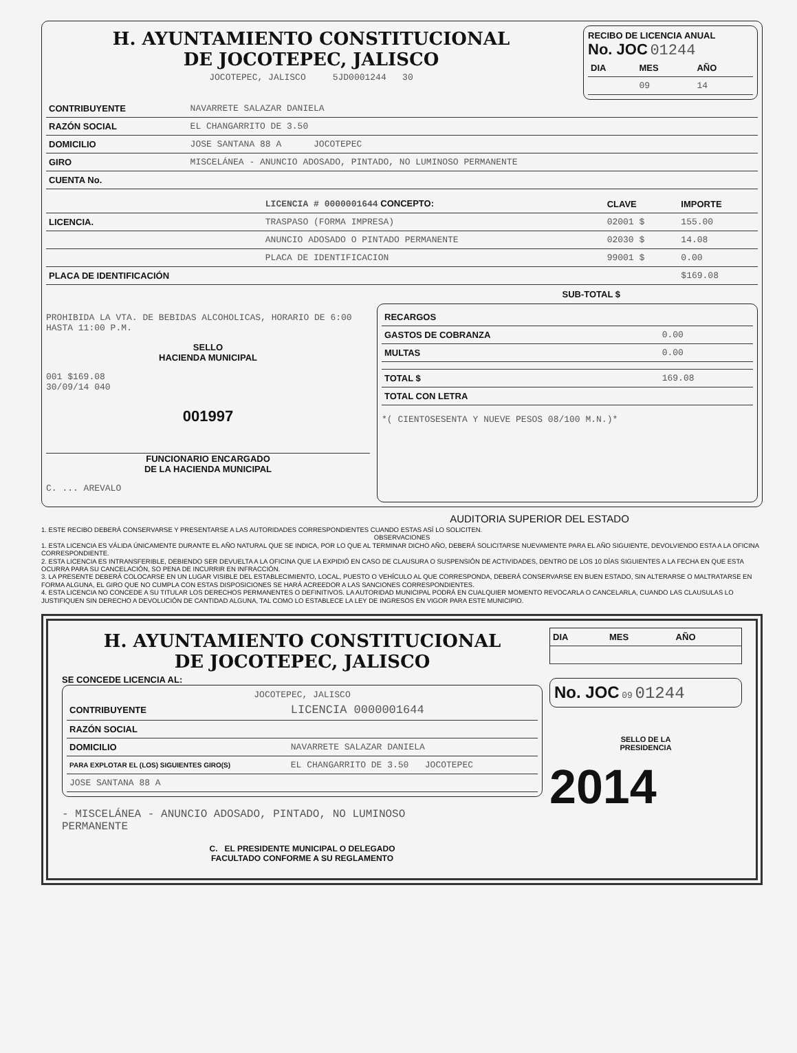H. AYUNTAMIENTO CONSTITUCIONAL
DE JOCOTEPEC, JALISCO
JOCOTEPEC, JALISCO 5JD0001244 30
RECIBO DE LICENCIA ANUAL
No. JOC 01244
| DIA | MES | AÑO |
| --- | --- | --- |
| | 09 | 14 |
| CONTRIBUYENTE | NAVARRETE SALAZAR DANIELA |
| RAZÓN SOCIAL | EL CHANGARRITO DE 3.50 |
| DOMICILIO | JOSE SANTANA 88 A JOCOTEPEC |
| GIRO | MISCELÁNEA - ANUNCIO ADOSADO, PINTADO, NO LUMINOSO PERMANENTE |
| CUENTA No. | |
| | LICENCIA # 0000001644 CONCEPTO: | CLAVE | IMPORTE |
| --- | --- | --- | --- |
| LICENCIA. | TRASPASO (FORMA IMPRESA) | 02001 $ | 155.00 |
| | ANUNCIO ADOSADO O PINTADO PERMANENTE | 02030 $ | 14.08 |
| | PLACA DE IDENTIFICACION | 99001 $ | 0.00 |
| PLACA DE IDENTIFICACIÓN | | | $169.08 |
SUB-TOTAL $
PROHIBIDA LA VTA. DE BEBIDAS ALCOHOLICAS, HORARIO DE 6:00 HASTA 11:00 P.M.
SELLO
HACIENDA MUNICIPAL
001 $169.08
30/09/14 040
001997
FUNCIONARIO ENCARGADO
DE LA HACIENDA MUNICIPAL
C. ... AREVALO
| RECARGOS | |
| GASTOS DE COBRANZA | 0.00 |
| MULTAS | 0.00 |
| TOTAL $ | 169.08 |
| TOTAL CON LETRA | |
*( CIENTOSESENTA Y NUEVE PESOS 08/100 M.N.)*
AUDITORIA SUPERIOR DEL ESTADO
1. ESTE RECIBO DEBERÁ CONSERVARSE Y PRESENTARSE A LAS AUTORIDADES CORRESPONDIENTES CUANDO ESTAS ASÍ LO SOLICITEN.
OBSERVACIONES
1. ESTA LICENCIA ES VÁLIDA ÚNICAMENTE DURANTE EL AÑO NATURAL QUE SE INDICA, POR LO QUE AL TERMINAR DICHO AÑO, DEBERÁ SOLICITARSE NUEVAMENTE PARA EL AÑO SIGUIENTE, DEVOLVIENDO ESTA A LA OFICINA CORRESPONDIENTE.
2. ESTA LICENCIA ES INTRANSFERIBLE, DEBIENDO SER DEVUELTA A LA OFICINA QUE LA EXPIDIÓ EN CASO DE CLAUSURA O SUSPENSIÓN DE ACTIVIDADES, DENTRO DE LOS 10 DÍAS SIGUIENTES A LA FECHA EN QUE ESTA OCURRA PARA SU CANCELACIÓN, SO PENA DE INCURRIR EN INFRACCIÓN.
3. LA PRESENTE DEBERÁ COLOCARSE EN UN LUGAR VISIBLE DEL ESTABLECIMIENTO, LOCAL, PUESTO O VEHÍCULO AL QUE CORRESPONDA, DEBERÁ CONSERVARSE EN BUEN ESTADO, SIN ALTERARSE O MALTRATARSE EN FORMA ALGUNA, EL GIRO QUE NO CUMPLA CON ESTAS DISPOSICIONES SE HARÁ ACREEDOR A LAS SANCIONES CORRESPONDIENTES.
4. ESTA LICENCIA NO CONCEDE A SU TITULAR LOS DERECHOS PERMANENTES O DEFINITIVOS. LA AUTORIDAD MUNICIPAL PODRÁ EN CUALQUIER MOMENTO REVOCARLA O CANCELARLA, CUANDO LAS CLAUSULAS LO JUSTIFIQUEN SIN DERECHO A DEVOLUCIÓN DE CANTIDAD ALGUNA, TAL COMO LO ESTABLECE LA LEY DE INGRESOS EN VIGOR PARA ESTE MUNICIPIO.
H. AYUNTAMIENTO CONSTITUCIONAL
DE JOCOTEPEC, JALISCO
SE CONCEDE LICENCIA AL:
JOCOTEPEC, JALISCO
| CONTRIBUYENTE | LICENCIA 0000001644 |
| RAZÓN SOCIAL | |
| DOMICILIO | NAVARRETE SALAZAR DANIELA |
| PARA EXPLOTAR EL (LOS) SIGUIENTES GIRO(S) | EL CHANGARRITO DE 3.50 JOCOTEPEC |
| JOSE SANTANA 88 A | |
- MISCELÁNEA - ANUNCIO ADOSADO, PINTADO, NO LUMINOSO
PERMANENTE
C. EL PRESIDENTE MUNICIPAL O DELEGADO
FACULTADO CONFORME A SU REGLAMENTO
| DIA | MES | AÑO |
| --- | --- | --- |
No. JOC 09 01244
SELLO DE LA
PRESIDENCIA
2014